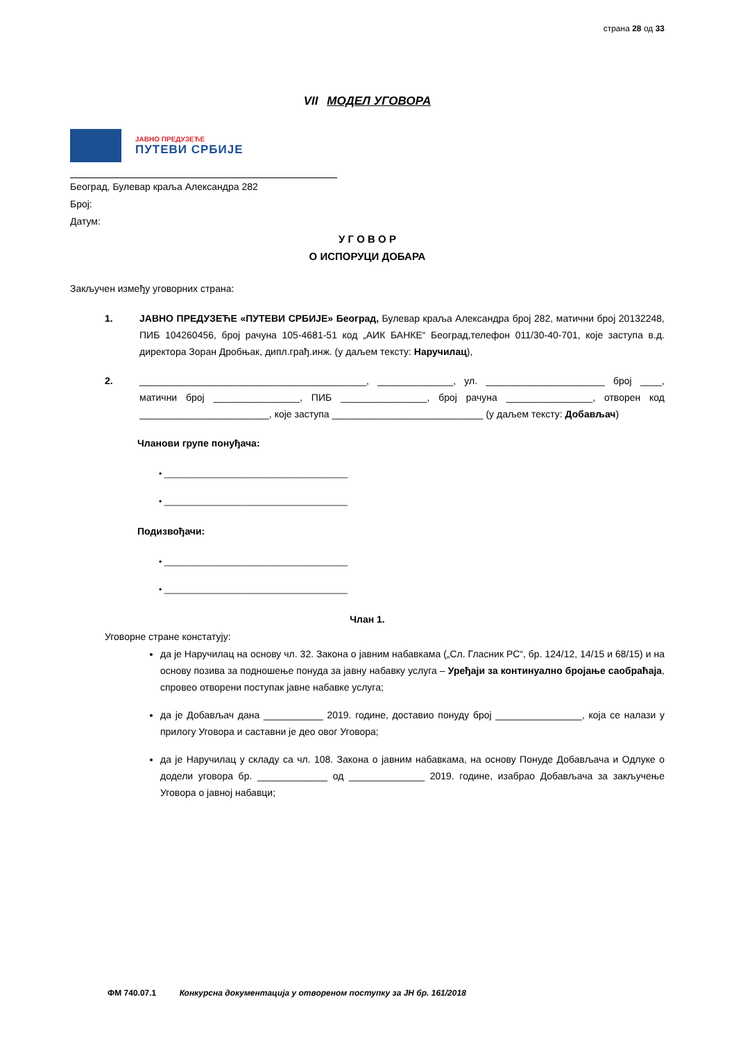страна 28 од 33
VII МОДЕЛ УГОВОРА
ЈАВНО ПРЕДУЗЕЋЕ
ПУТЕВИ СРБИЈЕ
Београд, Булевар краља Александра 282
Број:
Датум:
У Г О В О Р
О ИСПОРУЦИ ДОБАРА
Закључен између уговорних страна:
1. ЈАВНО ПРЕДУЗЕЋЕ «ПУТЕВИ СРБИЈЕ» Београд, Булевар краља Александра број 282, матични број 20132248, ПИБ 104260456, број рачуна 105-4681-51 код „АИК БАНКЕ“ Београд,телефон 011/30-40-701, које заступа в.д. директора Зоран Дробњак, дипл.грађ.инж. (у даљем тексту: Наручилац),
2. __________________________________________, ______________, ул. ______________________ број ____, матични број ________________, ПИБ ________________, број рачуна ________________, отворен код ________________________, које заступа ____________________________ (у даљем тексту: Добављач)
Чланови групе понуђача:
• _______________________________________
• _______________________________________
Подизвођачи:
• _______________________________________
• _______________________________________
Члан 1.
Уговорне стране констатују:
да је Наручилац на основу чл. 32. Закона о јавним набавкама („Сл. Гласник РС“, бр. 124/12, 14/15 и 68/15) и на основу позива за подношење понуда за јавну набавку услуга – Уређаји за континуално бројање саобраћаја, спровео отворени поступак јавне набавке услуга;
да је Добављач дана ___________ 2019. године, доставио понуду број ________________, која се налази у прилогу Уговора и саставни је део овог Уговора;
да је Наручилац у складу са чл. 108. Закона о јавним набавкама, на основу Понуде Добављача и Одлуке о додели уговора бр. _____________ од ______________ 2019. године, изабрао Добављача за закључење Уговора о јавној набавци;
ФМ 740.07.1 Конкурсна документација у отвореном поступку за ЈН бр. 161/2018